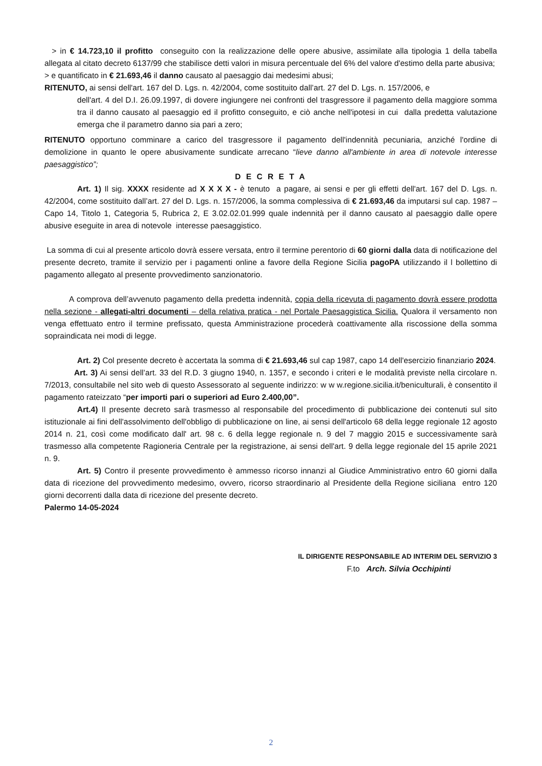> in € 14.723,10 il profitto conseguito con la realizzazione delle opere abusive, assimilate alla tipologia 1 della tabella allegata al citato decreto 6137/99 che stabilisce detti valori in misura percentuale del 6% del valore d'estimo della parte abusiva;
> e quantificato in € 21.693,46 il danno causato al paesaggio dai medesimi abusi;
RITENUTO, ai sensi dell'art. 167 del D. Lgs. n. 42/2004, come sostituito dall’art. 27 del D. Lgs. n. 157/2006, e
dell'art. 4 del D.I. 26.09.1997, di dovere ingiungere nei confronti del trasgressore il pagamento della maggiore somma tra il danno causato al paesaggio ed il profitto conseguito, e ciò anche nell'ipotesi in cui dalla predetta valutazione emerga che il parametro danno sia pari a zero;
RITENUTO opportuno comminare a carico del trasgressore il pagamento dell'indennità pecuniaria, anziché l'ordine di demolizione in quanto le opere abusivamente sundicate arrecano “lieve danno all'ambiente in area di notevole interesse paesaggistico”;
D E C R E T A
Art. 1) Il sig. XXXX residente ad X X X X - è tenuto a pagare, ai sensi e per gli effetti dell'art. 167 del D. Lgs. n. 42/2004, come sostituito dall’art. 27 del D. Lgs. n. 157/2006, la somma complessiva di € 21.693,46 da imputarsi sul cap. 1987 – Capo 14, Titolo 1, Categoria 5, Rubrica 2, E 3.02.02.01.999 quale indennità per il danno causato al paesaggio dalle opere abusive eseguite in area di notevole interesse paesaggistico.
La somma di cui al presente articolo dovrà essere versata, entro il termine perentorio di 60 giorni dalla data di notificazione del presente decreto, tramite il servizio per i pagamenti online a favore della Regione Sicilia pagoPA utilizzando il l bollettino di pagamento allegato al presente provvedimento sanzionatorio.
A comprova dell’avvenuto pagamento della predetta indennità, copia della ricevuta di pagamento dovrà essere prodotta nella sezione - allegati-altri documenti – della relativa pratica - nel Portale Paesaggistica Sicilia. Qualora il versamento non venga effettuato entro il termine prefissato, questa Amministrazione procederà coattivamente alla riscossione della somma sopraindicata nei modi di legge.
Art. 2) Col presente decreto è accertata la somma di € 21.693,46 sul cap 1987, capo 14 dell'esercizio finanziario 2024.
Art. 3) Ai sensi dell’art. 33 del R.D. 3 giugno 1940, n. 1357, e secondo i criteri e le modalità previste nella circolare n. 7/2013, consultabile nel sito web di questo Assessorato al seguente indirizzo: w w w.regione.sicilia.it/beniculturali, è consentito il pagamento rateizzato “per importi pari o superiori ad Euro 2.400,00”.
Art.4) Il presente decreto sarà trasmesso al responsabile del procedimento di pubblicazione dei contenuti sul sito istituzionale ai fini dell'assolvimento dell'obbligo di pubblicazione on line, ai sensi dell'articolo 68 della legge regionale 12 agosto 2014 n. 21, così come modificato dall' art. 98 c. 6 della legge regionale n. 9 del 7 maggio 2015 e successivamente sarà trasmesso alla competente Ragioneria Centrale per la registrazione, ai sensi dell'art. 9 della legge regionale del 15 aprile 2021 n. 9.
Art. 5) Contro il presente provvedimento è ammesso ricorso innanzi al Giudice Amministrativo entro 60 giorni dalla data di ricezione del provvedimento medesimo, ovvero, ricorso straordinario al Presidente della Regione siciliana entro 120 giorni decorrenti dalla data di ricezione del presente decreto.
Palermo 14-05-2024
IL DIRIGENTE RESPONSABILE AD INTERIM DEL SERVIZIO 3
F.to Arch. Silvia Occhipinti
2